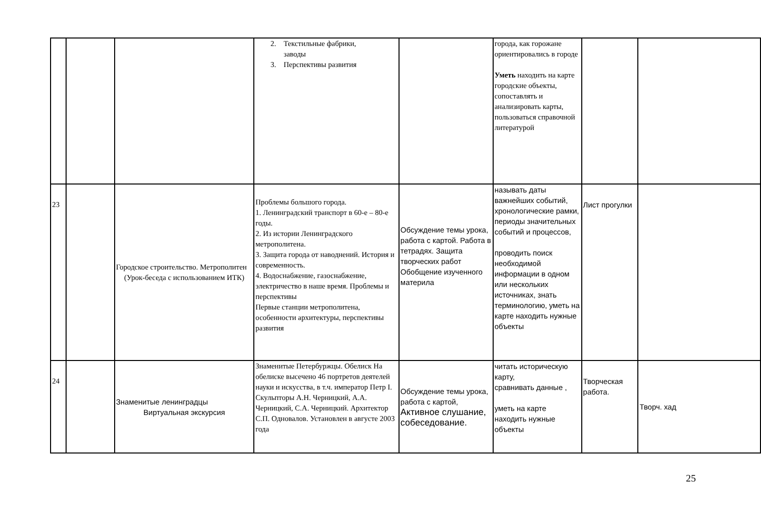| | | | 2. Текстильные фабрики, заводы 3. Перспективы развития | | города, как горожане ориентировались в городе Уметь находить на карте городские объекты, сопоставлять и анализировать карты, пользоваться справочной литературой | | |
| 23 | | Городское строительство. Метрополитен (Урок-беседа с использованием ИТК) | Проблемы большого города. 1. Ленинградский транспорт в 60-е – 80-е годы. 2. Из истории Ленинградского метрополитена. 3. Защита города от наводнений. История и современность. 4. Водоснабжение, газоснабжение, электричество в наше время. Проблемы и перспективы Первые станции метрополитена, особенности архитектуры, перспективы развития | Обсуждение темы урока, работа с картой. Работа в тетрадях. Защита творческих работ Обобщение изученного материла | называть даты важнейших событий, хронологические рамки, периоды значительных событий и процессов, проводить поиск необходимой информации в одном или нескольких источниках, знать терминологию, уметь на карте находить нужные объекты | Лист прогулки | |
| 24 | | Знаменитые ленинградцы Виртуальная экскурсия | Знаменитые Петербуржцы. Обелиск На обелиске высечено 46 портретов деятелей науки и искусства, в т.ч. император Петр I. Скульпторы А.Н. Черницкий, А.А. Черницкий, С.А. Черницкий. Архитектор С.П. Одновалов. Установлен в августе 2003 года | Обсуждение темы урока, работа с картой, Активное слушание, собеседование. | читать историческую карту, сравнивать данные , уметь на карте находить нужные объекты | Творческая работа. | Творч. хад |
25